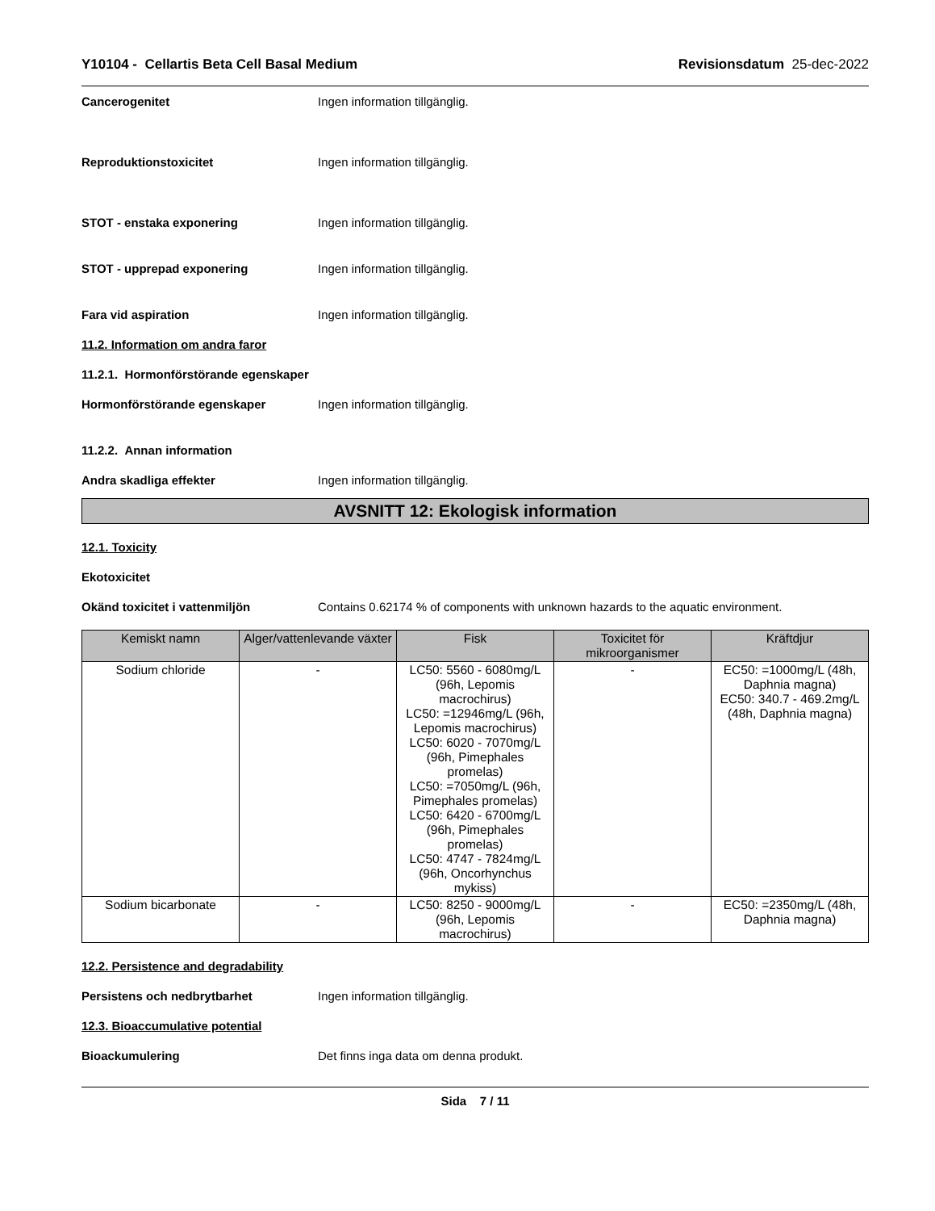Y10104 - Cellartis Beta Cell Basal Medium Revisionsdatum 25-dec-2022
Cancerogenitet Ingen information tillgänglig.
Reproduktionstoxicitet Ingen information tillgänglig.
STOT - enstaka exponering Ingen information tillgänglig.
STOT - upprepad exponering Ingen information tillgänglig.
Fara vid aspiration Ingen information tillgänglig.
11.2. Information om andra faror
11.2.1. Hormonförstörande egenskaper
Hormonförstörande egenskaper Ingen information tillgänglig.
11.2.2. Annan information
Andra skadliga effekter Ingen information tillgänglig.
AVSNITT 12: Ekologisk information
12.1. Toxicity
Ekotoxicitet
Okänd toxicitet i vattenmiljön Contains 0.62174 % of components with unknown hazards to the aquatic environment.
| Kemiskt namn | Alger/vattenlevande växter | Fisk | Toxicitet för mikroorganismer | Kräftdjur |
| --- | --- | --- | --- | --- |
| Sodium chloride | - | LC50: 5560 - 6080mg/L (96h, Lepomis macrochirus) LC50: =12946mg/L (96h, Lepomis macrochirus) LC50: 6020 - 7070mg/L (96h, Pimephales promelas) LC50: =7050mg/L (96h, Pimephales promelas) LC50: 6420 - 6700mg/L (96h, Pimephales promelas) LC50: 4747 - 7824mg/L (96h, Oncorhynchus mykiss) | - | EC50: =1000mg/L (48h, Daphnia magna) EC50: 340.7 - 469.2mg/L (48h, Daphnia magna) |
| Sodium bicarbonate | - | LC50: 8250 - 9000mg/L (96h, Lepomis macrochirus) | - | EC50: =2350mg/L (48h, Daphnia magna) |
12.2. Persistence and degradability
Persistens och nedbrytbarhet Ingen information tillgänglig.
12.3. Bioaccumulative potential
Bioackumulering Det finns inga data om denna produkt.
Sida 7 / 11